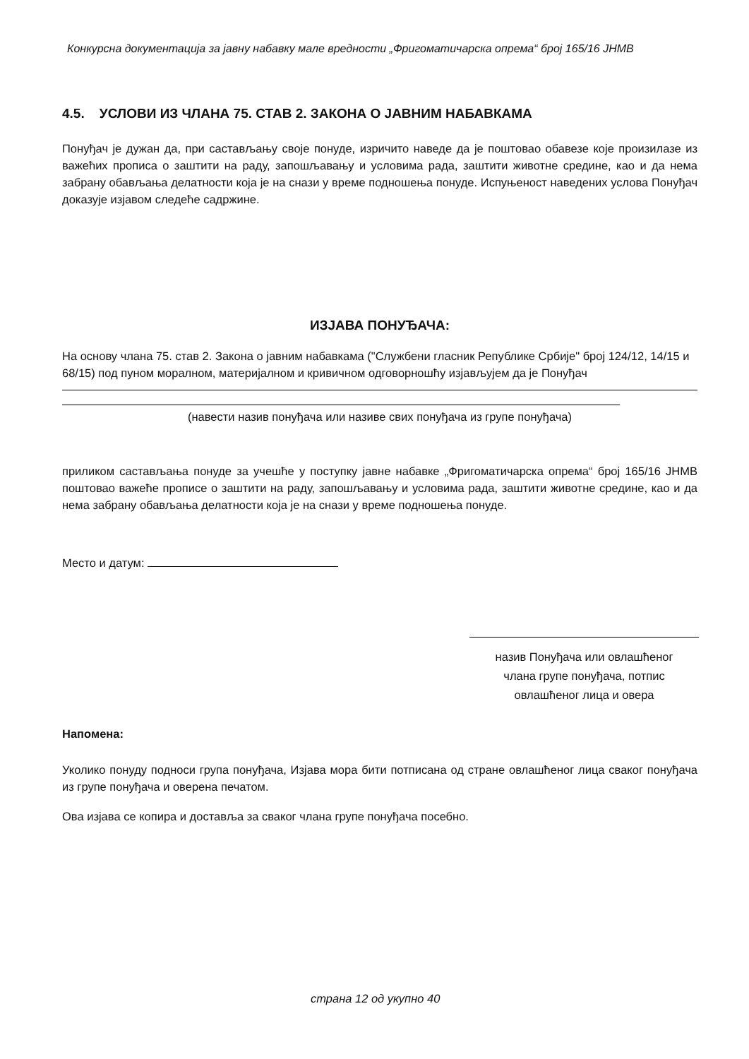Конкурсна документација за јавну набавку мале вредности „Фригоматичарска опрема“ број 165/16 ЈНМВ
4.5. УСЛОВИ ИЗ ЧЛАНА 75. СТАВ 2. ЗАКОНА О ЈАВНИМ НАБАВКАМА
Понуђач је дужан да, при састављању своје понуде, изричито наведе да је поштовао обавезе које произилазе из важећих прописа о заштити на раду, запошљавању и условима рада, заштити животне средине, као и да нема забрану обављања делатности која је на снази у време подношења понуде. Испуњеност наведених услова Понуђач доказује изјавом следеће садржине.
ИЗЈАВА ПОНУЂАЧА:
На основу члана 75. став 2. Закона о јавним набавкама ("Службени гласник Републике Србије" број 124/12, 14/15 и 68/15) под пуном моралном, материјалном и кривичном одговорношћу изјављујем да је Понуђач
(навести назив понуђача или називе свих понуђача из групе понуђача)
приликом састављања понуде за учешће у поступку јавне набавке „Фригоматичарска опрема“ број 165/16 ЈНМВ поштовао важеће прописе о заштити на раду, запошљавању и условима рада, заштити животне средине, као и да нема забрану обављања делатности која је на снази у време подношења понуде.
Место и датум:
назив Понуђача или овлашћеног
члана групе понуђача, потпис
овлашћеног лица и овера
Напомена:
Уколико понуду подноси група понуђача, Изјава мора бити потписана од стране овлашћеног лица сваког понуђача из групе понуђача и оверена печатом.
Ова изјава се копира и доставља за сваког члана групе понуђача посебно.
страна 12 од укупно 40